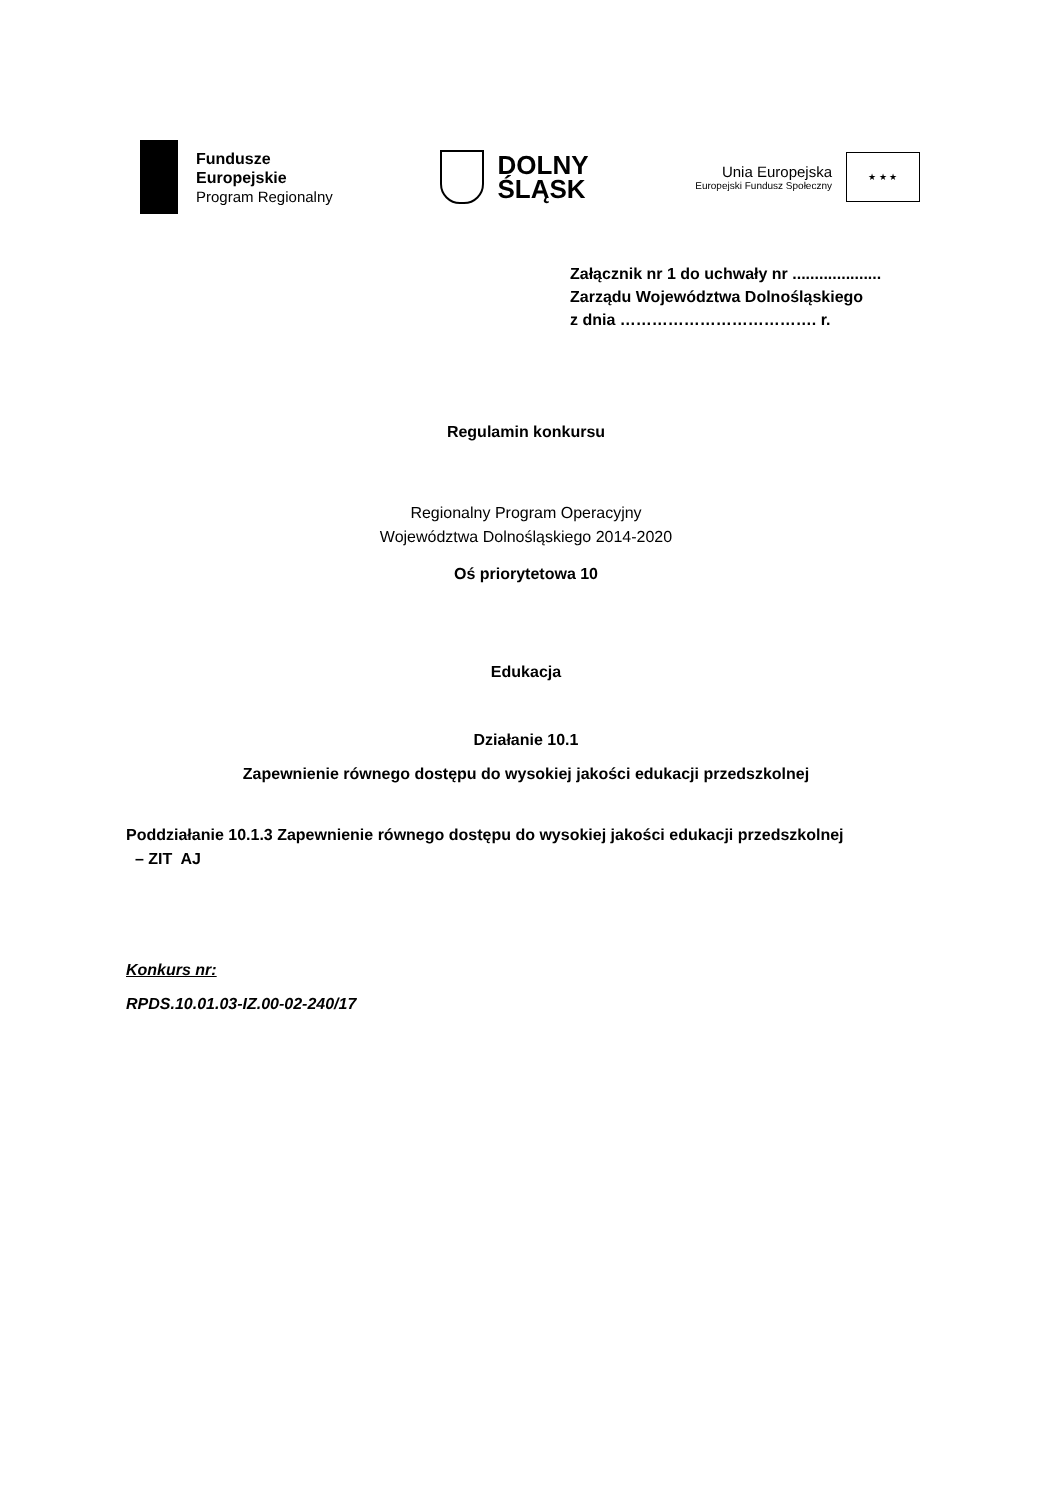Fundusze
Europejskie
Program Regionalny
DOLNY
ŚLĄSK
Unia Europejska
Europejski Fundusz Społeczny
★ ★ ★
Załącznik nr 1 do uchwały nr ....................
Zarządu Województwa Dolnośląskiego
z dnia ………………………………. r.
Regulamin konkursu
Regionalny Program Operacyjny
Województwa Dolnośląskiego 2014-2020
Oś priorytetowa 10
Edukacja
Działanie 10.1
Zapewnienie równego dostępu do wysokiej jakości edukacji przedszkolnej
Poddziałanie 10.1.3 Zapewnienie równego dostępu do wysokiej jakości edukacji przedszkolnej
– ZIT AJ
Konkurs nr:
RPDS.10.01.03-IZ.00-02-240/17